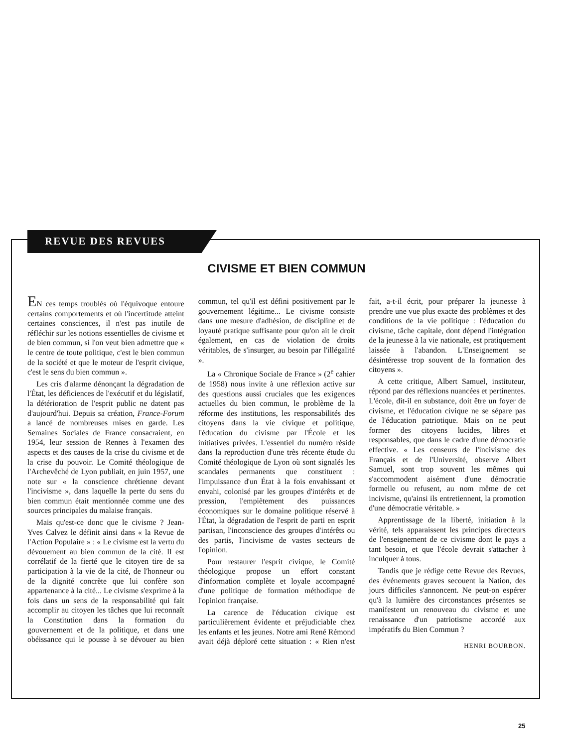REVUE DES REVUES
CIVISME ET BIEN COMMUN
EN ces temps troublés où l'équivoque entoure certains comportements et où l'incertitude atteint certaines consciences, il n'est pas inutile de réfléchir sur les notions essentielles de civisme et de bien commun, si l'on veut bien admettre que « le centre de toute politique, c'est le bien commun de la société et que le moteur de l'esprit civique, c'est le sens du bien commun ».
Les cris d'alarme dénonçant la dégradation de l'État, les déficiences de l'exécutif et du législatif, la détérioration de l'esprit public ne datent pas d'aujourd'hui. Depuis sa création, France-Forum a lancé de nombreuses mises en garde. Les Semaines Sociales de France consacraient, en 1954, leur session de Rennes à l'examen des aspects et des causes de la crise du civisme et de la crise du pouvoir. Le Comité théologique de l'Archevêché de Lyon publiait, en juin 1957, une note sur « la conscience chrétienne devant l'incivisme », dans laquelle la perte du sens du bien commun était mentionnée comme une des sources principales du malaise français.
Mais qu'est-ce donc que le civisme ? Jean-Yves Calvez le définit ainsi dans « la Revue de l'Action Populaire » : « Le civisme est la vertu du dévouement au bien commun de la cité. Il est corrélatif de la fierté que le citoyen tire de sa participation à la vie de la cité, de l'honneur ou de la dignité concrète que lui confère son appartenance à la cité... Le civisme s'exprime à la fois dans un sens de la responsabilité qui fait accomplir au citoyen les tâches que lui reconnaît la Constitution dans la formation du gouvernement et de la politique, et dans une obéissance qui le pousse à se dévouer au bien commun, tel qu'il est défini positivement par le gouvernement légitime... Le civisme consiste dans une mesure d'adhésion, de discipline et de loyauté pratique suffisante pour qu'on ait le droit également, en cas de violation de droits véritables, de s'insurger, au besoin par l'illégalité ».
La « Chronique Sociale de France » (2<sup>e</sup> cahier de 1958) nous invite à une réflexion active sur des questions aussi cruciales que les exigences actuelles du bien commun, le problème de la réforme des institutions, les responsabilités des citoyens dans la vie civique et politique, l'éducation du civisme par l'École et les initiatives privées. L'essentiel du numéro réside dans la reproduction d'une très récente étude du Comité théologique de Lyon où sont signalés les scandales permanents que constituent : l'impuissance d'un État à la fois envahissant et envahi, colonisé par les groupes d'intérêts et de pression, l'empiètement des puissances économiques sur le domaine politique réservé à l'État, la dégradation de l'esprit de parti en esprit partisan, l'inconscience des groupes d'intérêts ou des partis, l'incivisme de vastes secteurs de l'opinion.
Pour restaurer l'esprit civique, le Comité théologique propose un effort constant d'information complète et loyale accompagné d'une politique de formation méthodique de l'opinion française.
La carence de l'éducation civique est particulièrement évidente et préjudiciable chez les enfants et les jeunes. Notre ami René Rémond avait déjà déploré cette situation : « Rien n'est fait, a-t-il écrit, pour préparer la jeunesse à prendre une vue plus exacte des problèmes et des conditions de la vie politique : l'éducation du civisme, tâche capitale, dont dépend l'intégration de la jeunesse à la vie nationale, est pratiquement laissée à l'abandon. L'Enseignement se désintéresse trop souvent de la formation des citoyens ».
A cette critique, Albert Samuel, instituteur, répond par des réflexions nuancées et pertinentes. L'école, dit-il en substance, doit être un foyer de civisme, et l'éducation civique ne se sépare pas de l'éducation patriotique. Mais on ne peut former des citoyens lucides, libres et responsables, que dans le cadre d'une démocratie effective. « Les censeurs de l'incivisme des Français et de l'Université, observe Albert Samuel, sont trop souvent les mêmes qui s'accommodent aisément d'une démocratie formelle ou refusent, au nom même de cet incivisme, qu'ainsi ils entretiennent, la promotion d'une démocratie véritable. »
Apprentissage de la liberté, initiation à la vérité, tels apparaissent les principes directeurs de l'enseignement de ce civisme dont le pays a tant besoin, et que l'école devrait s'attacher à inculquer à tous.
Tandis que je rédige cette Revue des Revues, des événements graves secouent la Nation, des jours difficiles s'annoncent. Ne peut-on espérer qu'à la lumière des circonstances présentes se manifestent un renouveau du civisme et une renaissance d'un patriotisme accordé aux impératifs du Bien Commun ?
HENRI BOURBON.
25